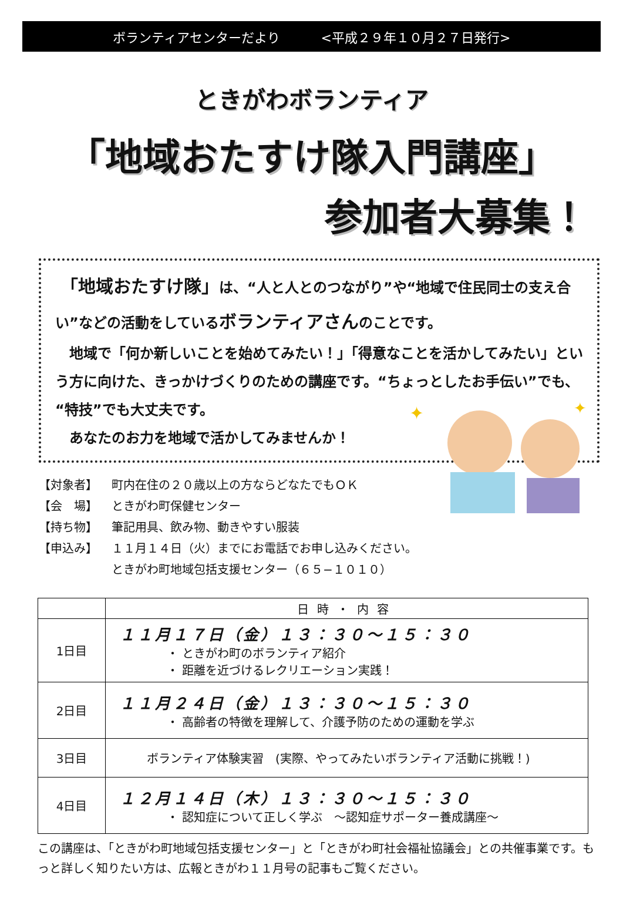ボランティアセンターだより <平成２９年１０月２７日発行>
ときがわボランティア
「地域おたすけ隊入門講座」
参加者大募集！
　「地域おたすけ隊」は、“人と人とのつながり”や“地域で住民同士の支え合い”などの活動をしているボランティアさんのことです。
　地域で「何か新しいことを始めてみたい！」「得意なことを活かしてみたい」という方に向けた、きっかけづくりのための講座です。“ちょっとしたお手伝い”でも、“特技”でも大丈夫です。
　あなたのお力を地域で活かしてみませんか！
✦
✦
【対象者】 町内在住の２０歳以上の方ならどなたでもＯＫ
【会　場】 ときがわ町保健センター
【持ち物】 筆記用具、飲み物、動きやすい服装
【申込み】 １１月１４日（火）までにお電話でお申し込みください。
ときがわ町地域包括支援センター（６５−１０１０）
| | 日時・内容 |
| --- | --- |
| 1日目 | １１月１７日（金）１３：３０〜１５：３０ ・ ときがわ町のボランティア紹介 ・ 距離を近づけるレクリエーション実践！ |
| 2日目 | １１月２４日（金）１３：３０〜１５：３０ ・ 高齢者の特徴を理解して、介護予防のための運動を学ぶ |
| 3日目 | ボランティア体験実習 (実際、やってみたいボランティア活動に挑戦！) |
| 4日目 | １２月１４日（木）１３：３０〜１５：３０ ・ 認知症について正しく学ぶ 〜認知症サポーター養成講座〜 |
この講座は、「ときがわ町地域包括支援センター」と「ときがわ町社会福祉協議会」との共催事業です。もっと詳しく知りたい方は、広報ときがわ１１月号の記事もご覧ください。